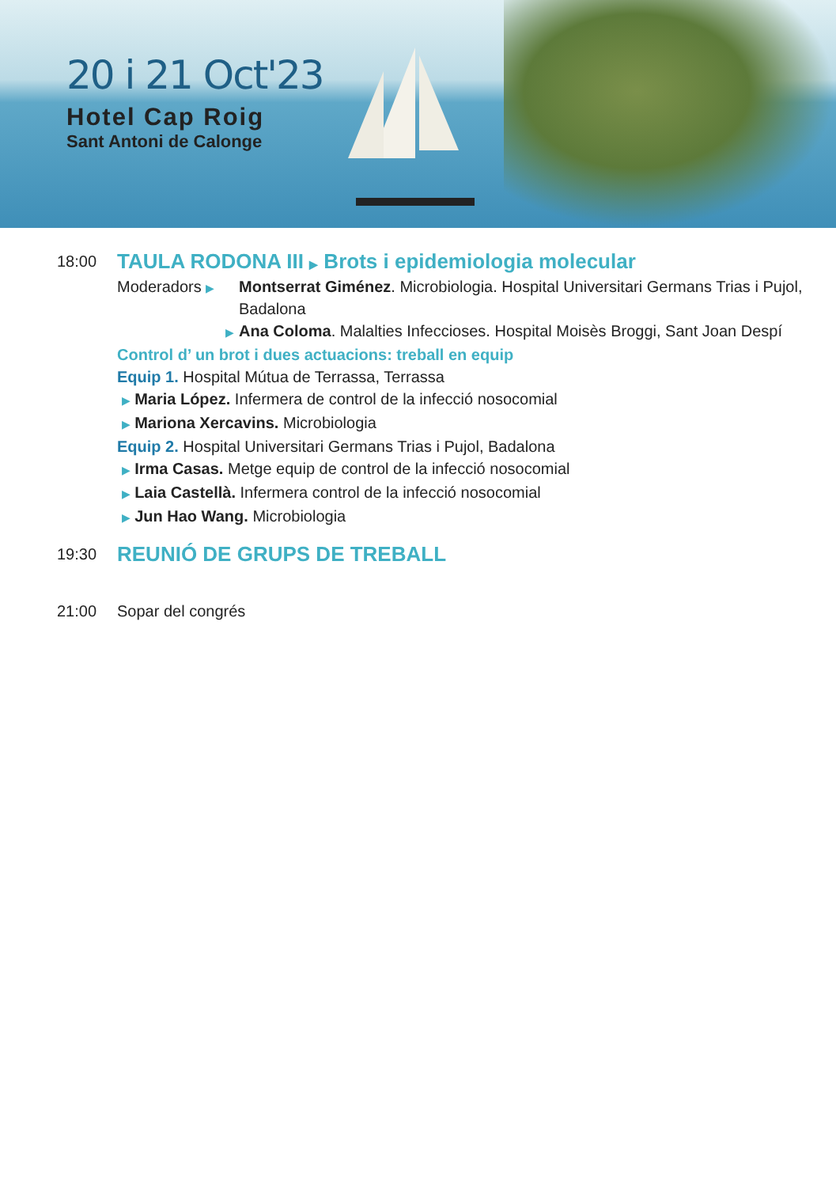20 i 21 Oct'23
Hotel Cap Roig
Sant Antoni de Calonge
18:00
TAULA RODONA III ▶ Brots i epidemiologia molecular
Moderadors ▶
Montserrat Giménez. Microbiologia. Hospital Universitari Germans Trias i Pujol, Badalona
▶
Ana Coloma. Malalties Infeccioses. Hospital Moisès Broggi, Sant Joan Despí
Control d’ un brot i dues actuacions: treball en equip
Equip 1. Hospital Mútua de Terrassa, Terrassa
▶ Maria López. Infermera de control de la infecció nosocomial
▶ Mariona Xercavins. Microbiologia
Equip 2. Hospital Universitari Germans Trias i Pujol, Badalona
▶ Irma Casas. Metge equip de control de la infecció nosocomial
▶ Laia Castellà. Infermera control de la infecció nosocomial
▶ Jun Hao Wang. Microbiologia
19:30
REUNIÓ DE GRUPS DE TREBALL
21:00 Sopar del congrés